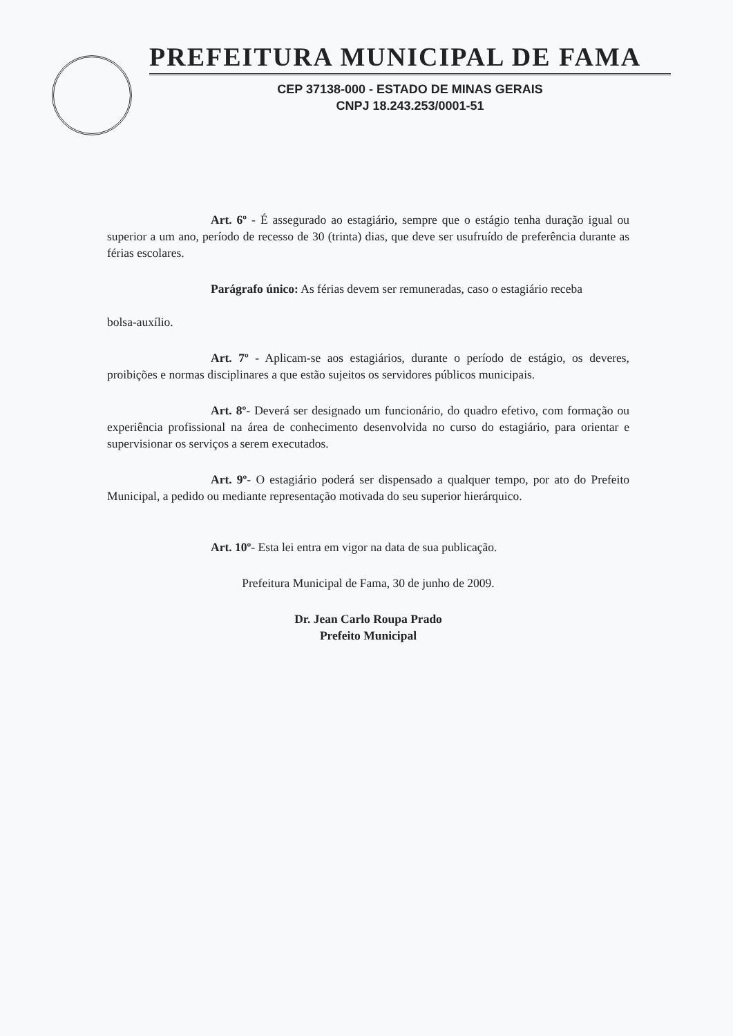PREFEITURA MUNICIPAL DE FAMA
CEP 37138-000 - ESTADO DE MINAS GERAIS
CNPJ 18.243.253/0001-51
Art. 6º - É assegurado ao estagiário, sempre que o estágio tenha duração igual ou superior a um ano, período de recesso de 30 (trinta) dias, que deve ser usufruído de preferência durante as férias escolares.
Parágrafo único: As férias devem ser remuneradas, caso o estagiário receba
bolsa-auxílio.
Art. 7º - Aplicam-se aos estagiários, durante o período de estágio, os deveres, proibições e normas disciplinares a que estão sujeitos os servidores públicos municipais.
Art. 8º- Deverá ser designado um funcionário, do quadro efetivo, com formação ou experiência profissional na área de conhecimento desenvolvida no curso do estagiário, para orientar e supervisionar os serviços a serem executados.
Art. 9º- O estagiário poderá ser dispensado a qualquer tempo, por ato do Prefeito Municipal, a pedido ou mediante representação motivada do seu superior hierárquico.
Art. 10º- Esta lei entra em vigor na data de sua publicação.
Prefeitura Municipal de Fama, 30 de junho de 2009.
Dr. Jean Carlo Roupa Prado
Prefeito Municipal